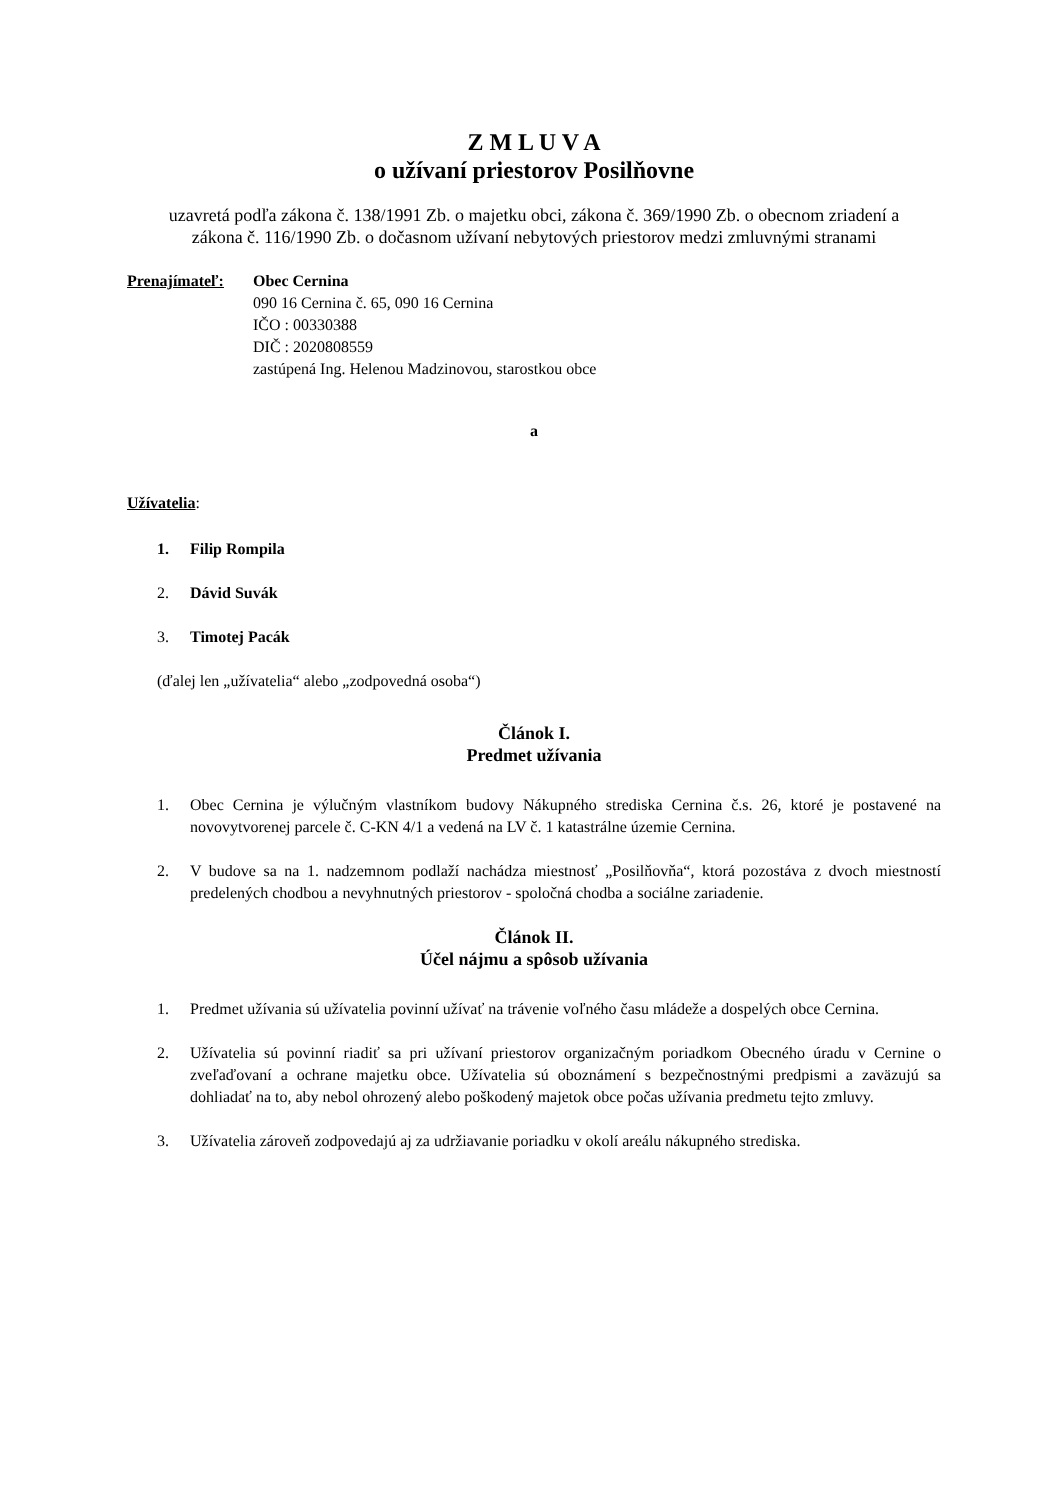Z M L U V A
o užívaní priestorov Posilňovne
uzavretá podľa zákona č. 138/1991 Zb. o majetku obci, zákona č. 369/1990 Zb. o obecnom zriadení a zákona č. 116/1990 Zb. o dočasnom užívaní nebytových priestorov medzi zmluvnými stranami
Prenajímateľ: Obec Cernina
090 16 Cernina č. 65, 090 16 Cernina
IČO : 00330388
DIČ : 2020808559
zastúpená Ing. Helenou Madzinovou, starostkou obce
a
Užívatelia:
1. Filip Rompila
2. Dávid Suvák
3. Timotej Pacák
(ďalej len „užívatelia“ alebo „zodpovedná osoba“)
Článok I.
Predmet užívania
1. Obec Cernina je výlučným vlastníkom budovy Nákupného strediska Cernina č.s. 26, ktoré je postavené na novovytvorenej parcele č. C-KN 4/1 a vedená na LV č. 1 katastrálne územie Cernina.
2. V budove sa na 1. nadzemnom podlaží nachádza miestnosť „Posilňovňa“, ktorá pozostáva z dvoch miestností predelených chodbou a nevyhnutných priestorov - spoločná chodba a sociálne zariadenie.
Článok II.
Účel nájmu a spôsob užívania
1. Predmet užívania sú užívatelia povinní užívať na trávenie voľného času mládeže a dospelých obce Cernina.
2. Užívatelia sú povinní riadiť sa pri užívaní priestorov organizačným poriadkom Obecného úradu v Cernine o zveľaďovaní a ochrane majetku obce. Užívatelia sú oboznámení s bezpečnostnými predpismi a zaväzujú sa dohliadať na to, aby nebol ohrozený alebo poškodený majetok obce počas užívania predmetu tejto zmluvy.
3. Užívatelia zároveň zodpovedajú aj za udržiavanie poriadku v okolí areálu nákupného strediska.